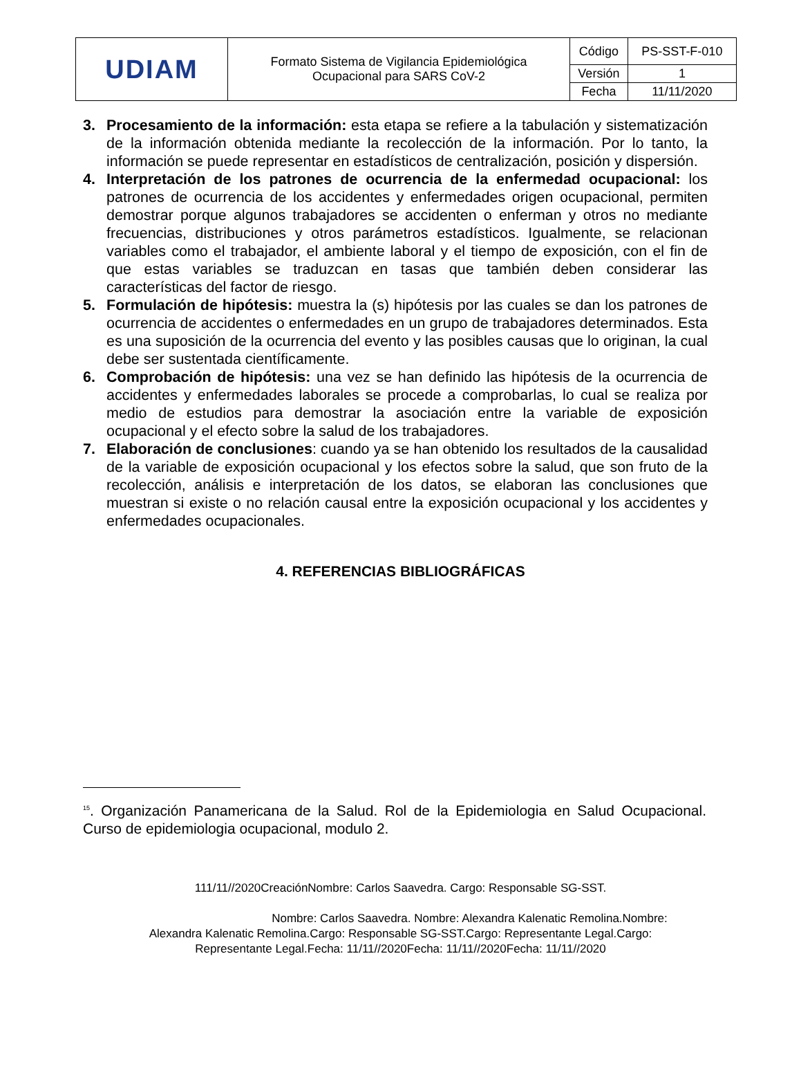| UDIAM | Formato Sistema de Vigilancia Epidemiológica Ocupacional para SARS CoV-2 | Código | PS-SST-F-010 |
| | | Versión | 1 |
| | | Fecha | 11/11/2020 |
3. Procesamiento de la información: esta etapa se refiere a la tabulación y sistematización de la información obtenida mediante la recolección de la información. Por lo tanto, la información se puede representar en estadísticos de centralización, posición y dispersión.
4. Interpretación de los patrones de ocurrencia de la enfermedad ocupacional: los patrones de ocurrencia de los accidentes y enfermedades origen ocupacional, permiten demostrar porque algunos trabajadores se accidenten o enferman y otros no mediante frecuencias, distribuciones y otros parámetros estadísticos. Igualmente, se relacionan variables como el trabajador, el ambiente laboral y el tiempo de exposición, con el fin de que estas variables se traduzcan en tasas que también deben considerar las características del factor de riesgo.
5. Formulación de hipótesis: muestra la (s) hipótesis por las cuales se dan los patrones de ocurrencia de accidentes o enfermedades en un grupo de trabajadores determinados. Esta es una suposición de la ocurrencia del evento y las posibles causas que lo originan, la cual debe ser sustentada científicamente.
6. Comprobación de hipótesis: una vez se han definido las hipótesis de la ocurrencia de accidentes y enfermedades laborales se procede a comprobarlas, lo cual se realiza por medio de estudios para demostrar la asociación entre la variable de exposición ocupacional y el efecto sobre la salud de los trabajadores.
7. Elaboración de conclusiones: cuando ya se han obtenido los resultados de la causalidad de la variable de exposición ocupacional y los efectos sobre la salud, que son fruto de la recolección, análisis e interpretación de los datos, se elaboran las conclusiones que muestran si existe o no relación causal entre la exposición ocupacional y los accidentes y enfermedades ocupacionales.
4. REFERENCIAS BIBLIOGRÁFICAS
<sup>15</sup>. Organización Panamericana de la Salud. Rol de la Epidemiologia en Salud Ocupacional. Curso de epidemiologia ocupacional, modulo 2.
111/11//2020CreaciónNombre: Carlos Saavedra. Cargo: Responsable SG-SST.
Nombre: Carlos Saavedra. Nombre: Alexandra Kalenatic Remolina.Nombre:
Alexandra Kalenatic Remolina.Cargo: Responsable SG-SST.Cargo: Representante Legal.Cargo:
Representante Legal.Fecha: 11/11//2020Fecha: 11/11//2020Fecha: 11/11//2020